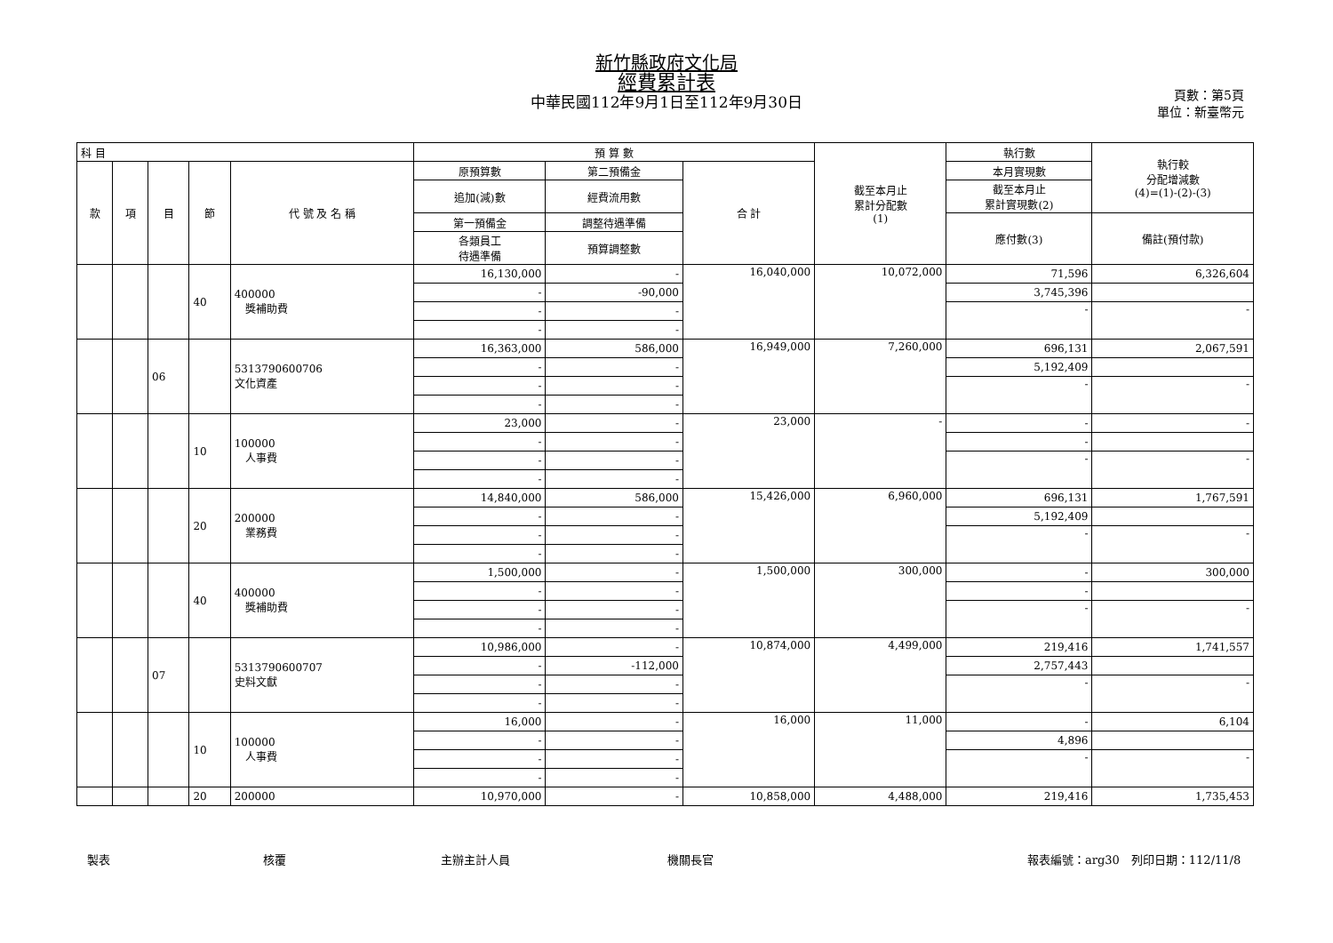新竹縣政府文化局
經費累計表
中華民國112年9月1日至112年9月30日
頁數：第5頁
單位：新臺幣元
| 科 目 | | | | | 預 算 數 | | | 截至本月止 累計分配數 (1) | 執行數 | 執行較 分配增減數 (4)=(1)-(2)-(3) |
| --- | --- | --- | --- | --- | --- | --- | --- | --- | --- | --- |
| 款 | 項 | 目 | 節 | 代 號 及 名 稱 | 原預算數 | 第二預備金 | 合 計 | | 本月實現數 | |
| | | | | | 追加(減)數 | 經費流用數 | | | 截至本月止 累計實現數(2) | |
| | | | | | 第一預備金 | 調整待遇準備 | | | 應付數(3) | 備註(預付款) |
| | | | | | 各類員工 待遇準備 | 預算調整數 | | | | |
| | | | 40 | 400000 獎補助費 | 16,130,000 | - | 16,040,000 | 10,072,000 | 71,596 | 6,326,604 |
| | | | | | - | -90,000 | | | 3,745,396 | |
| | | | | | - | - | | | - | - |
| | | | | | - | - | | | | |
| | | 06 | | 5313790600706 文化資產 | 16,363,000 | 586,000 | 16,949,000 | 7,260,000 | 696,131 | 2,067,591 |
| | | | | | - | - | | | 5,192,409 | |
| | | | | | - | - | | | - | - |
| | | | | | - | - | | | | |
| | | | 10 | 100000 人事費 | 23,000 | - | 23,000 | - | - | - |
| | | | | | - | - | | | - | |
| | | | | | - | - | | | - | - |
| | | | | | - | - | | | | |
| | | | 20 | 200000 業務費 | 14,840,000 | 586,000 | 15,426,000 | 6,960,000 | 696,131 | 1,767,591 |
| | | | | | - | - | | | 5,192,409 | |
| | | | | | - | - | | | - | - |
| | | | | | - | - | | | | |
| | | | 40 | 400000 獎補助費 | 1,500,000 | - | 1,500,000 | 300,000 | - | 300,000 |
| | | | | | - | - | | | - | |
| | | | | | - | - | | | - | - |
| | | | | | - | - | | | | |
| | | 07 | | 5313790600707 史料文獻 | 10,986,000 | - | 10,874,000 | 4,499,000 | 219,416 | 1,741,557 |
| | | | | | - | -112,000 | | | 2,757,443 | |
| | | | | | - | - | | | - | - |
| | | | | | - | - | | | | |
| | | | 10 | 100000 人事費 | 16,000 | - | 16,000 | 11,000 | - | 6,104 |
| | | | | | - | - | | | 4,896 | |
| | | | | | - | - | | | - | - |
| | | | | | - | - | | | | |
| | | | 20 | 200000 | 10,970,000 | - | 10,858,000 | 4,488,000 | 219,416 | 1,735,453 |
製表 核覆 主辦主計人員 機關長官 報表編號：arg30　列印日期：112/11/8